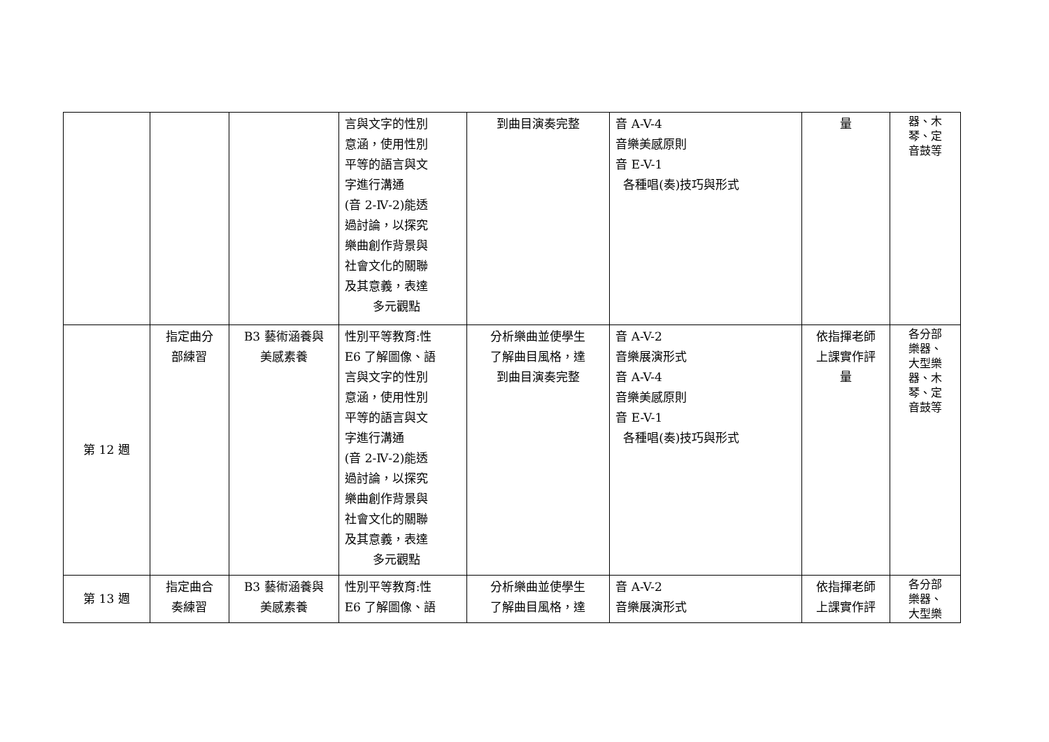| | | | 言與文字的性別 意涵，使用性別 平等的語言與文 字進行溝通 (音 2-Ⅳ-2)能透 過討論，以探究 樂曲創作背景與 社會文化的關聯 及其意義，表達 多元觀點 | 到曲目演奏完整 | 音 A-V-4 音樂美感原則 音 E-V-1 各種唱(奏)技巧與形式 | 量 | 器、木 琴、定 音鼓等 |
| 第 12 週 | 指定曲分 部練習 | B3 藝術涵養與 美感素養 | 性別平等教育:性 E6 了解圖像、語 言與文字的性別 意涵，使用性別 平等的語言與文 字進行溝通 (音 2-Ⅳ-2)能透 過討論，以探究 樂曲創作背景與 社會文化的關聯 及其意義，表達 多元觀點 | 分析樂曲並使學生 了解曲目風格，達 到曲目演奏完整 | 音 A-V-2 音樂展演形式 音 A-V-4 音樂美感原則 音 E-V-1 各種唱(奏)技巧與形式 | 依指揮老師 上課實作評 量 | 各分部 樂器、 大型樂 器、木 琴、定 音鼓等 |
| 第 13 週 | 指定曲合 奏練習 | B3 藝術涵養與 美感素養 | 性別平等教育:性 E6 了解圖像、語 | 分析樂曲並使學生 了解曲目風格，達 | 音 A-V-2 音樂展演形式 | 依指揮老師 上課實作評 | 各分部 樂器、 大型樂 |